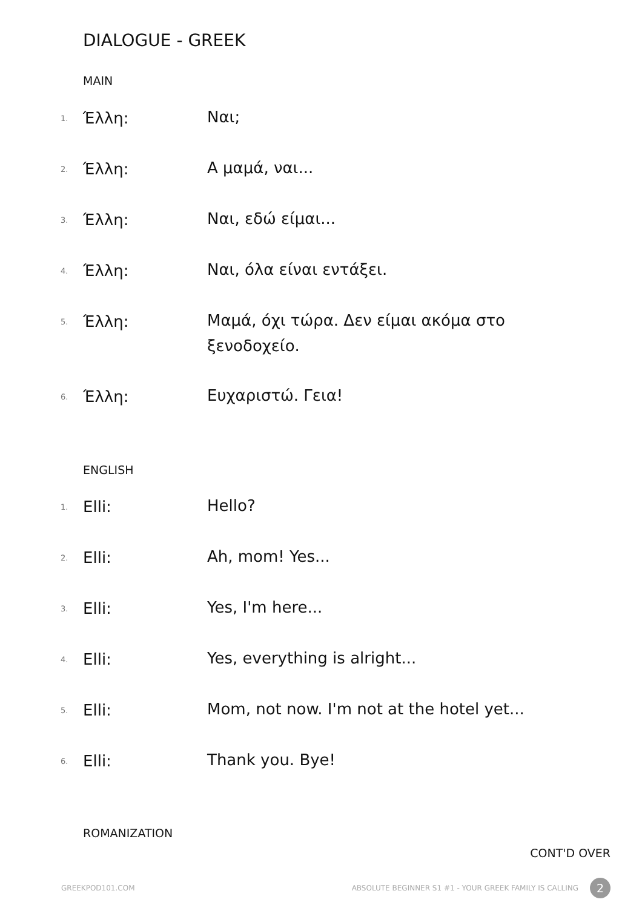DIALOGUE - GREEK
MAIN
1. Έλλη: Ναι;
2. Έλλη: Α μαμά, ναι...
3. Έλλη: Ναι, εδώ είμαι...
4. Έλλη: Ναι, όλα είναι εντάξει.
5. Έλλη: Μαμά, όχι τώρα. Δεν είμαι ακόμα στο ξενοδοχείο.
6. Έλλη: Ευχαριστώ. Γεια!
ENGLISH
1. Elli: Hello?
2. Elli: Ah, mom! Yes...
3. Elli: Yes, I'm here...
4. Elli: Yes, everything is alright...
5. Elli: Mom, not now. I'm not at the hotel yet...
6. Elli: Thank you. Bye!
ROMANIZATION
CONT'D OVER
GREEKPOD101.COM
ABSOLUTE BEGINNER S1 #1 - YOUR GREEK FAMILY IS CALLING
2